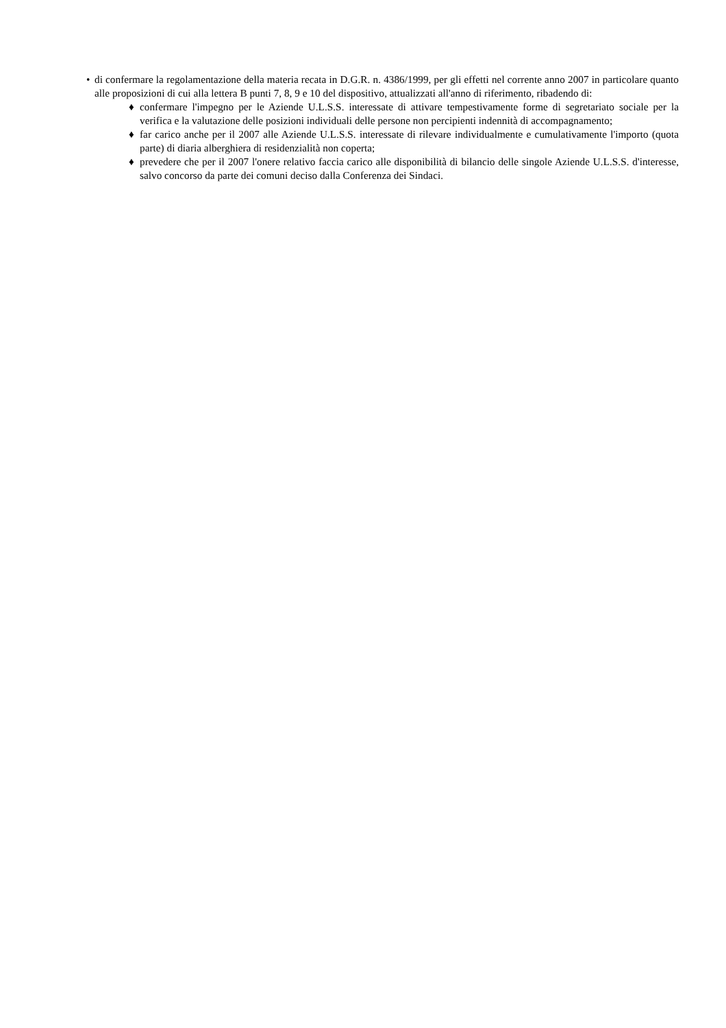• di confermare la regolamentazione della materia recata in D.G.R. n. 4386/1999, per gli effetti nel corrente anno 2007 in particolare quanto alle proposizioni di cui alla lettera B punti 7, 8, 9 e 10 del dispositivo, attualizzati all'anno di riferimento, ribadendo di:
♦ confermare l'impegno per le Aziende U.L.S.S. interessate di attivare tempestivamente forme di segretariato sociale per la verifica e la valutazione delle posizioni individuali delle persone non percipienti indennità di accompagnamento;
♦ far carico anche per il 2007 alle Aziende U.L.S.S. interessate di rilevare individualmente e cumulativamente l'importo (quota parte) di diaria alberghiera di residenzialità non coperta;
♦ prevedere che per il 2007 l'onere relativo faccia carico alle disponibilità di bilancio delle singole Aziende U.L.S.S. d'interesse, salvo concorso da parte dei comuni deciso dalla Conferenza dei Sindaci.